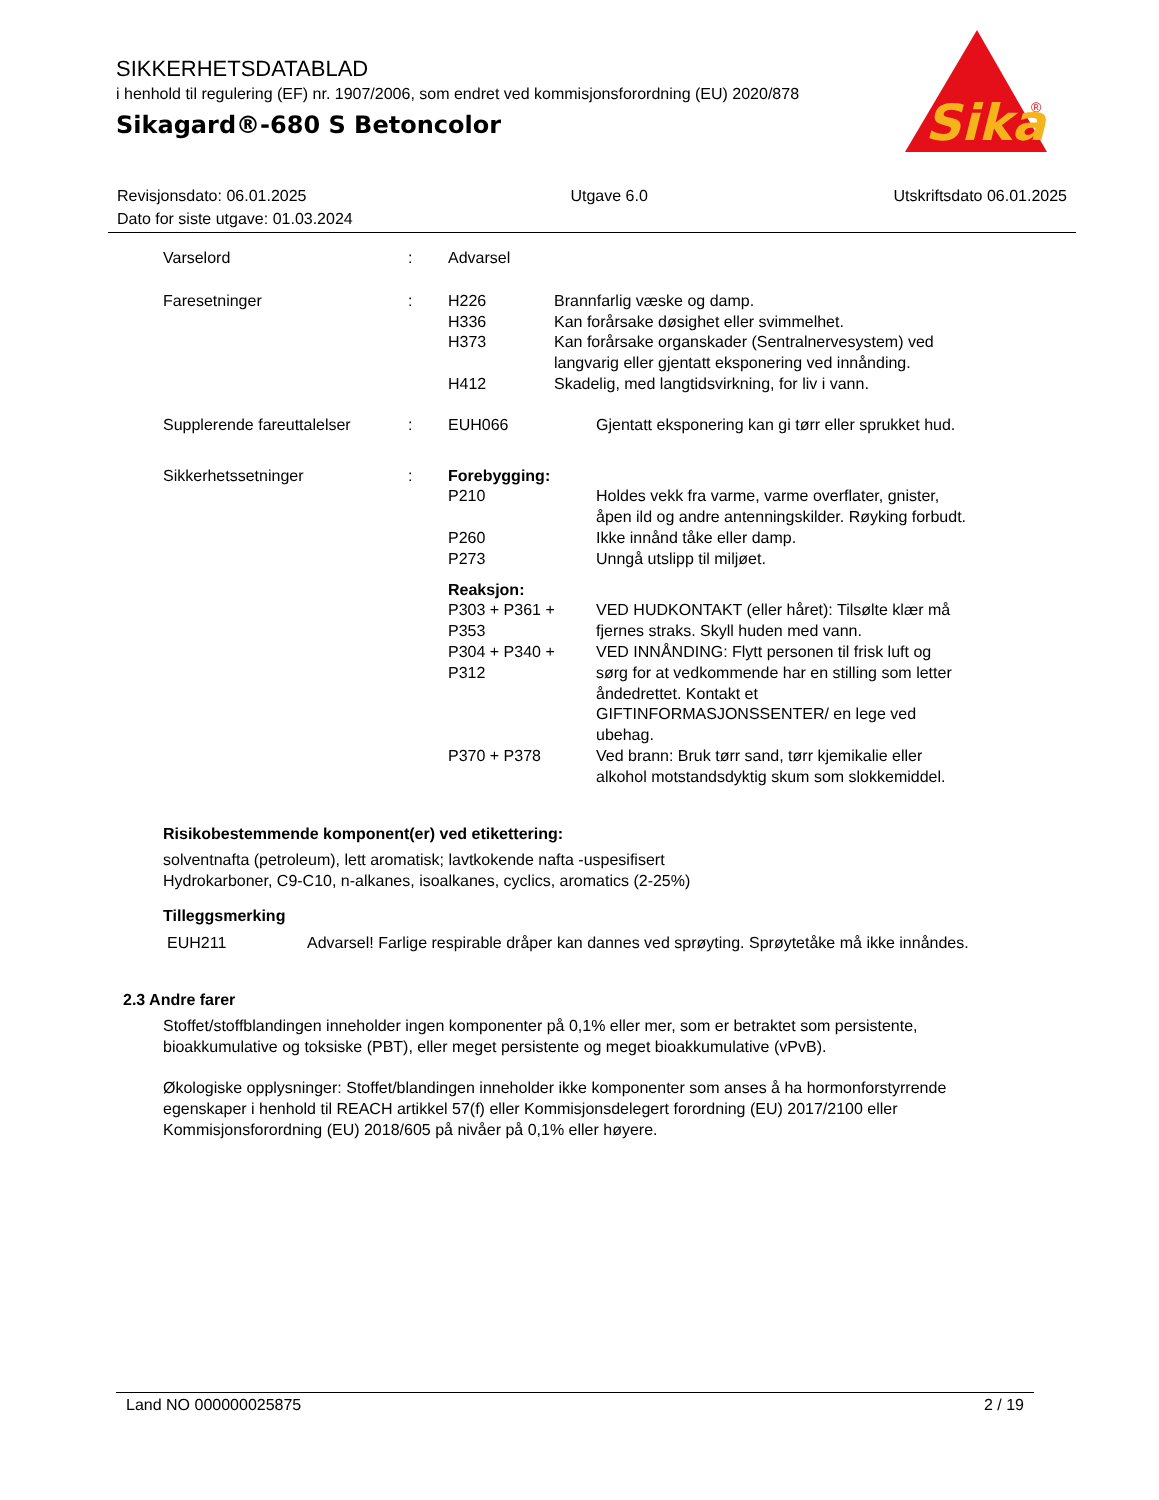SIKKERHETSDATABLAD
i henhold til regulering (EF) nr. 1907/2006, som endret ved kommisjonsforordning (EU) 2020/878
Sikagard®-680 S Betoncolor
Sika
®
| Revisjonsdato: 06.01.2025 | Utgave 6.0 | Utskriftsdato 06.01.2025 |
| Dato for siste utgave: 01.03.2024 | | |
| Varselord | : | Advarsel | |
| Faresetninger | : | H226 | Brannfarlig væske og damp. |
| | | H336 | Kan forårsake døsighet eller svimmelhet. |
| | | H373 | Kan forårsake organskader (Sentralnervesystem) ved langvarig eller gjentatt eksponering ved innånding. |
| | | H412 | Skadelig, med langtidsvirkning, for liv i vann. |
| Supplerende fareuttalelser | : | EUH066 | Gjentatt eksponering kan gi tørr eller sprukket hud. |
| Sikkerhetssetninger | : | Forebygging: | |
| | | P210 | Holdes vekk fra varme, varme overflater, gnister, åpen ild og andre antenningskilder. Røyking forbudt. |
| | | P260 | Ikke innånd tåke eller damp. |
| | | P273 | Unngå utslipp til miljøet. |
| | | Reaksjon: | |
| | | P303 + P361 + P353 | VED HUDKONTAKT (eller håret): Tilsølte klær må fjernes straks. Skyll huden med vann. |
| | | P304 + P340 + P312 | VED INNÅNDING: Flytt personen til frisk luft og sørg for at vedkommende har en stilling som letter åndedrettet. Kontakt et GIFTINFORMASJONSSENTER/ en lege ved ubehag. |
| | | P370 + P378 | Ved brann: Bruk tørr sand, tørr kjemikalie eller alkohol motstandsdyktig skum som slokkemiddel. |
Risikobestemmende komponent(er) ved etikettering:
solventnafta (petroleum), lett aromatisk; lavtkokende nafta -uspesifisert
Hydrokarboner, C9-C10, n-alkanes, isoalkanes, cyclics, aromatics (2-25%)
Tilleggsmerking
| EUH211 | Advarsel! Farlige respirable dråper kan dannes ved sprøyting. Sprøytetåke må ikke innåndes. |
2.3 Andre farer
Stoffet/stoffblandingen inneholder ingen komponenter på 0,1% eller mer, som er betraktet som persistente, bioakkumulative og toksiske (PBT), eller meget persistente og meget bioakkumulative (vPvB).
Økologiske opplysninger: Stoffet/blandingen inneholder ikke komponenter som anses å ha hormonforstyrrende egenskaper i henhold til REACH artikkel 57(f) eller Kommisjonsdelegert forordning (EU) 2017/2100 eller Kommisjonsforordning (EU) 2018/605 på nivåer på 0,1% eller høyere.
Land NO 000000025875 2 / 19